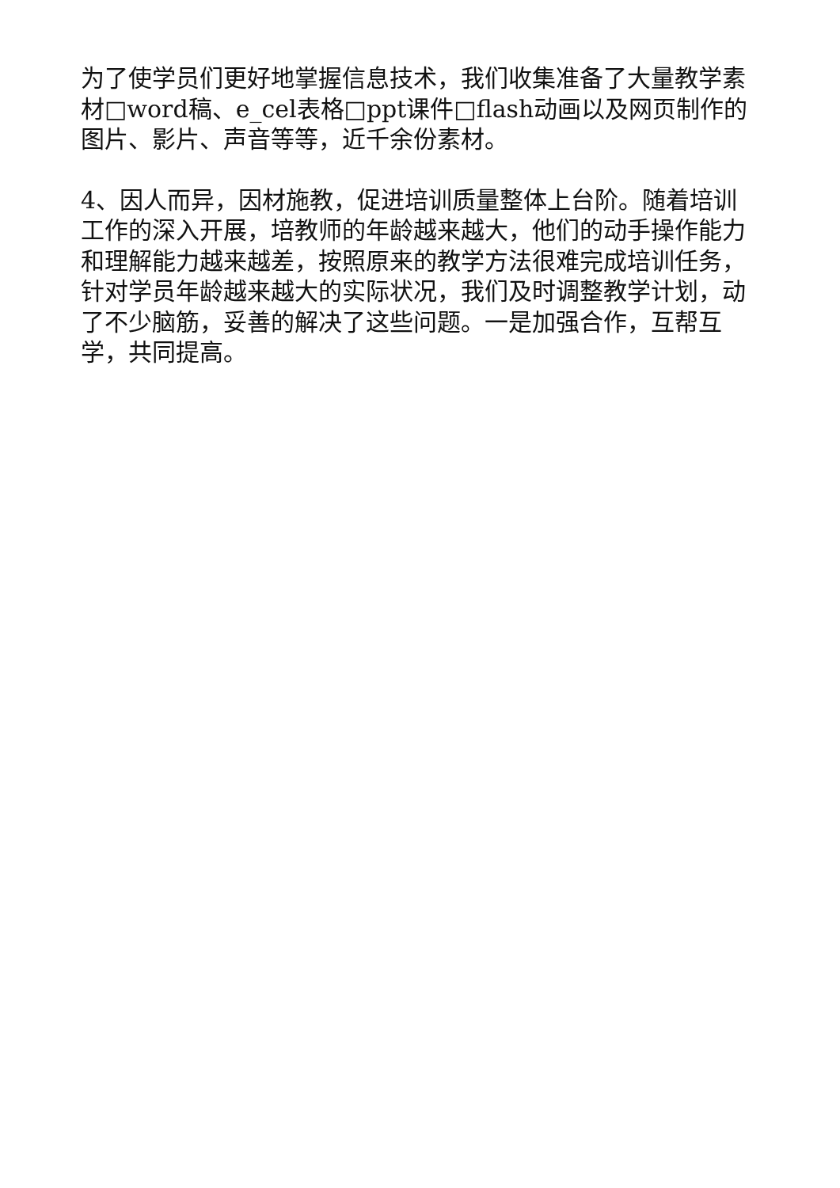为了使学员们更好地掌握信息技术，我们收集准备了大量教学素材□word稿、e_cel表格□ppt课件□flash动画以及网页制作的图片、影片、声音等等，近千余份素材。
4、因人而异，因材施教，促进培训质量整体上台阶。随着培训工作的深入开展，培教师的年龄越来越大，他们的动手操作能力和理解能力越来越差，按照原来的教学方法很难完成培训任务，针对学员年龄越来越大的实际状况，我们及时调整教学计划，动了不少脑筋，妥善的解决了这些问题。一是加强合作，互帮互学，共同提高。